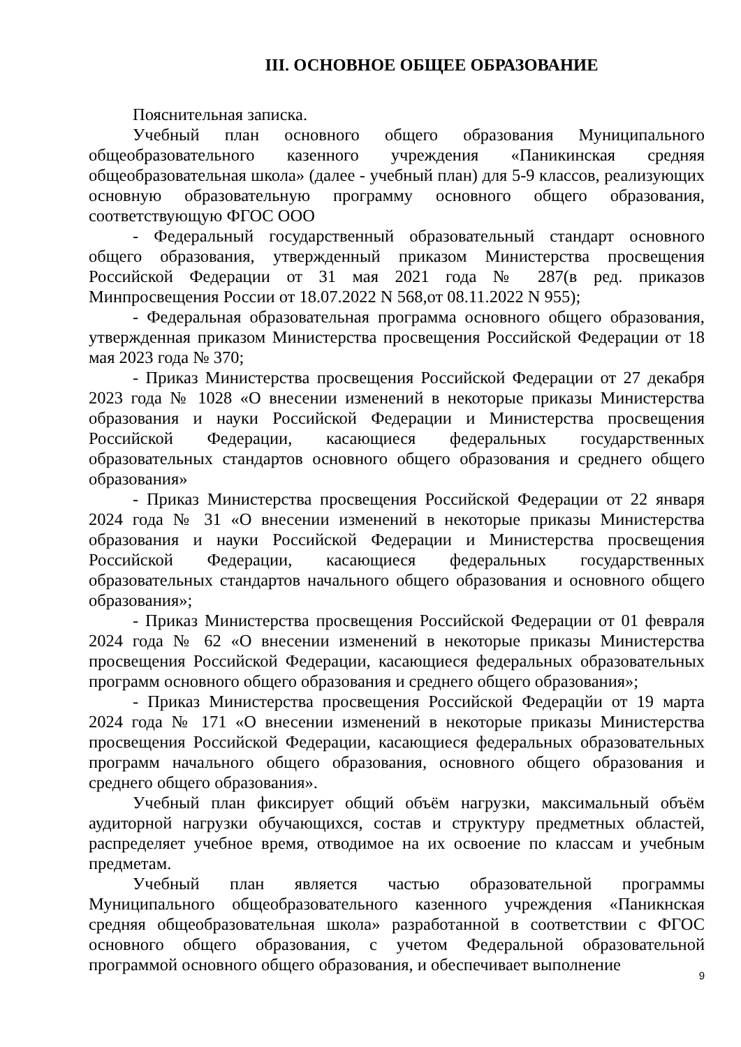III. ОСНОВНОЕ ОБЩЕЕ ОБРАЗОВАНИЕ
Пояснительная записка.
Учебный план основного общего образования Муниципального общеобразовательного казенного учреждения «Паникинская средняя общеобразовательная школа» (далее - учебный план) для 5-9 классов, реализующих основную образовательную программу основного общего образования, соответствующую ФГОС ООО
- Федеральный государственный образовательный стандарт основного общего образования, утвержденный приказом Министерства просвещения Российской Федерации от 31 мая 2021 года № 287(в ред. приказов Минпросвещения России от 18.07.2022 N 568,от 08.11.2022 N 955);
- Федеральная образовательная программа основного общего образования, утвержденная приказом Министерства просвещения Российской Федерации от 18 мая 2023 года № 370;
- Приказ Министерства просвещения Российской Федерации от 27 декабря 2023 года № 1028 «О внесении изменений в некоторые приказы Министерства образования и науки Российской Федерации и Министерства просвещения Российской Федерации, касающиеся федеральных государственных образовательных стандартов основного общего образования и среднего общего образования»
- Приказ Министерства просвещения Российской Федерации от 22 января 2024 года № 31 «О внесении изменений в некоторые приказы Министерства образования и науки Российской Федерации и Министерства просвещения Российской Федерации, касающиеся федеральных государственных образовательных стандартов начального общего образования и основного общего образования»;
- Приказ Министерства просвещения Российской Федерации от 01 февраля 2024 года № 62 «О внесении изменений в некоторые приказы Министерства просвещения Российской Федерации, касающиеся федеральных образовательных программ основного общего образования и среднего общего образования»;
- Приказ Министерства просвещения Российской Федерацйи от 19 марта 2024 года № 171 «О внесении изменений в некоторые приказы Министерства просвещения Российской Федерации, касающиеся федеральных образовательных программ начального общего образования, основного общего образования и среднего общего образования».
Учебный план фиксирует общий объём нагрузки, максимальный объём аудиторной нагрузки обучающихся, состав и структуру предметных областей, распределяет учебное время, отводимое на их освоение по классам и учебным предметам.
Учебный план является частью образовательной программы Муниципального общеобразовательного казенного учреждения «Паникнская средняя общеобразовательная школа» разработанной в соответствии с ФГОС основного общего образования, с учетом Федеральной образовательной программой основного общего образования, и обеспечивает выполнение
9